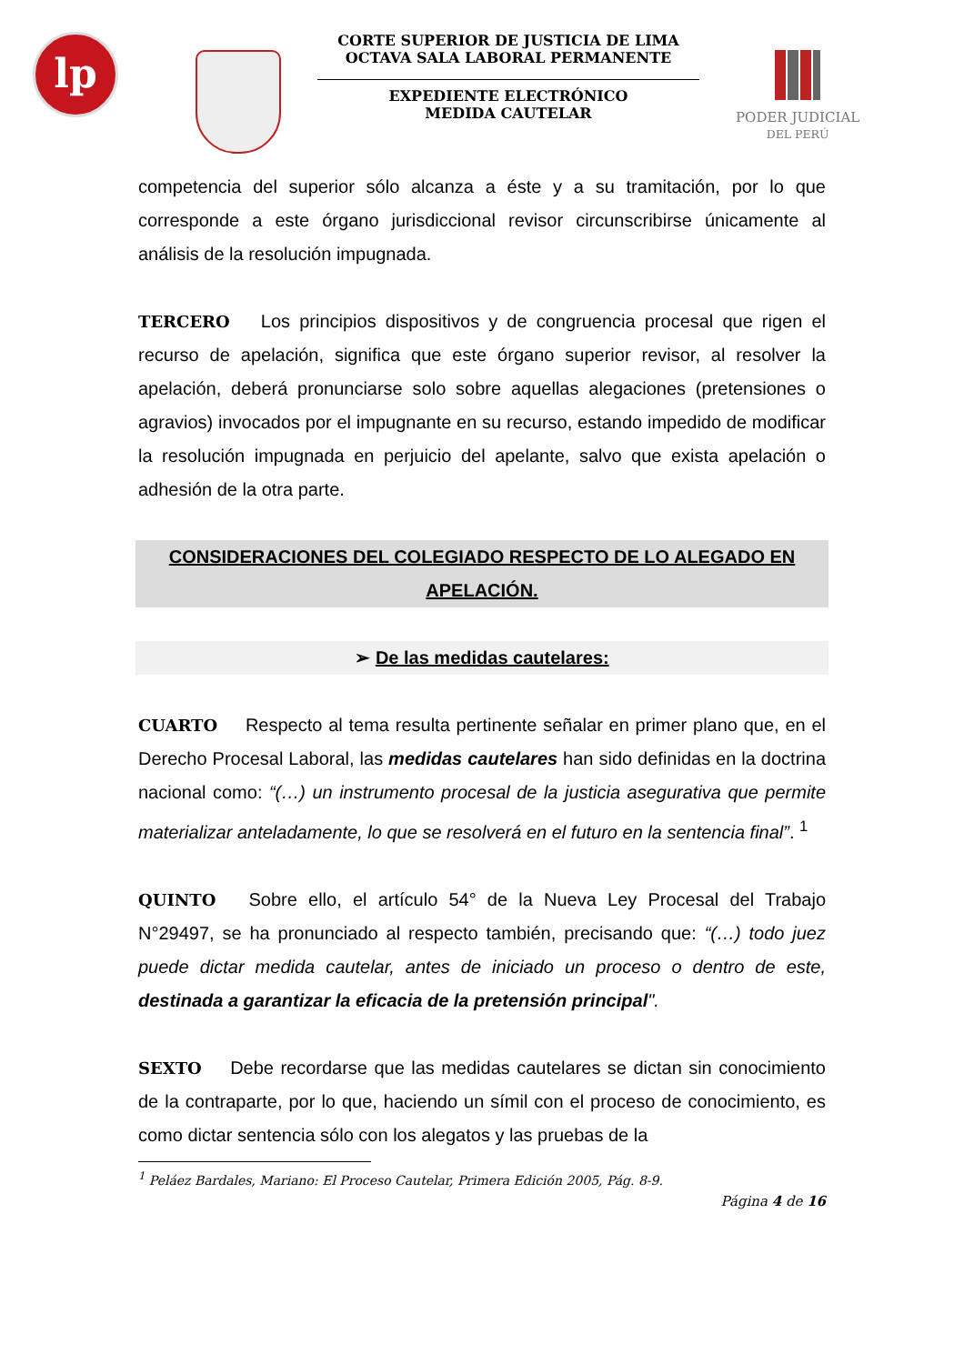lp
CORTE SUPERIOR DE JUSTICIA DE LIMA
OCTAVA SALA LABORAL PERMANENTE
EXPEDIENTE ELECTRÓNICO
MEDIDA CAUTELAR
PODER JUDICIAL
DEL PERÚ
competencia del superior sólo alcanza a éste y a su tramitación, por lo que corresponde a este órgano jurisdiccional revisor circunscribirse únicamente al análisis de la resolución impugnada.
TERCERO Los principios dispositivos y de congruencia procesal que rigen el recurso de apelación, significa que este órgano superior revisor, al resolver la apelación, deberá pronunciarse solo sobre aquellas alegaciones (pretensiones o agravios) invocados por el impugnante en su recurso, estando impedido de modificar la resolución impugnada en perjuicio del apelante, salvo que exista apelación o adhesión de la otra parte.
CONSIDERACIONES DEL COLEGIADO RESPECTO DE LO ALEGADO EN APELACIÓN.
➢ De las medidas cautelares:
CUARTO Respecto al tema resulta pertinente señalar en primer plano que, en el Derecho Procesal Laboral, las medidas cautelares han sido definidas en la doctrina nacional como: “(…) un instrumento procesal de la justicia asegurativa que permite materializar anteladamente, lo que se resolverá en el futuro en la sentencia final”. <sup>1</sup>
QUINTO Sobre ello, el artículo 54° de la Nueva Ley Procesal del Trabajo N°29497, se ha pronunciado al respecto también, precisando que: “(…) todo juez puede dictar medida cautelar, antes de iniciado un proceso o dentro de este, destinada a garantizar la eficacia de la pretensión principal".
SEXTO Debe recordarse que las medidas cautelares se dictan sin conocimiento de la contraparte, por lo que, haciendo un símil con el proceso de conocimiento, es como dictar sentencia sólo con los alegatos y las pruebas de la
<sup>1</sup> Peláez Bardales, Mariano: El Proceso Cautelar, Primera Edición 2005, Pág. 8-9.
Página 4 de 16